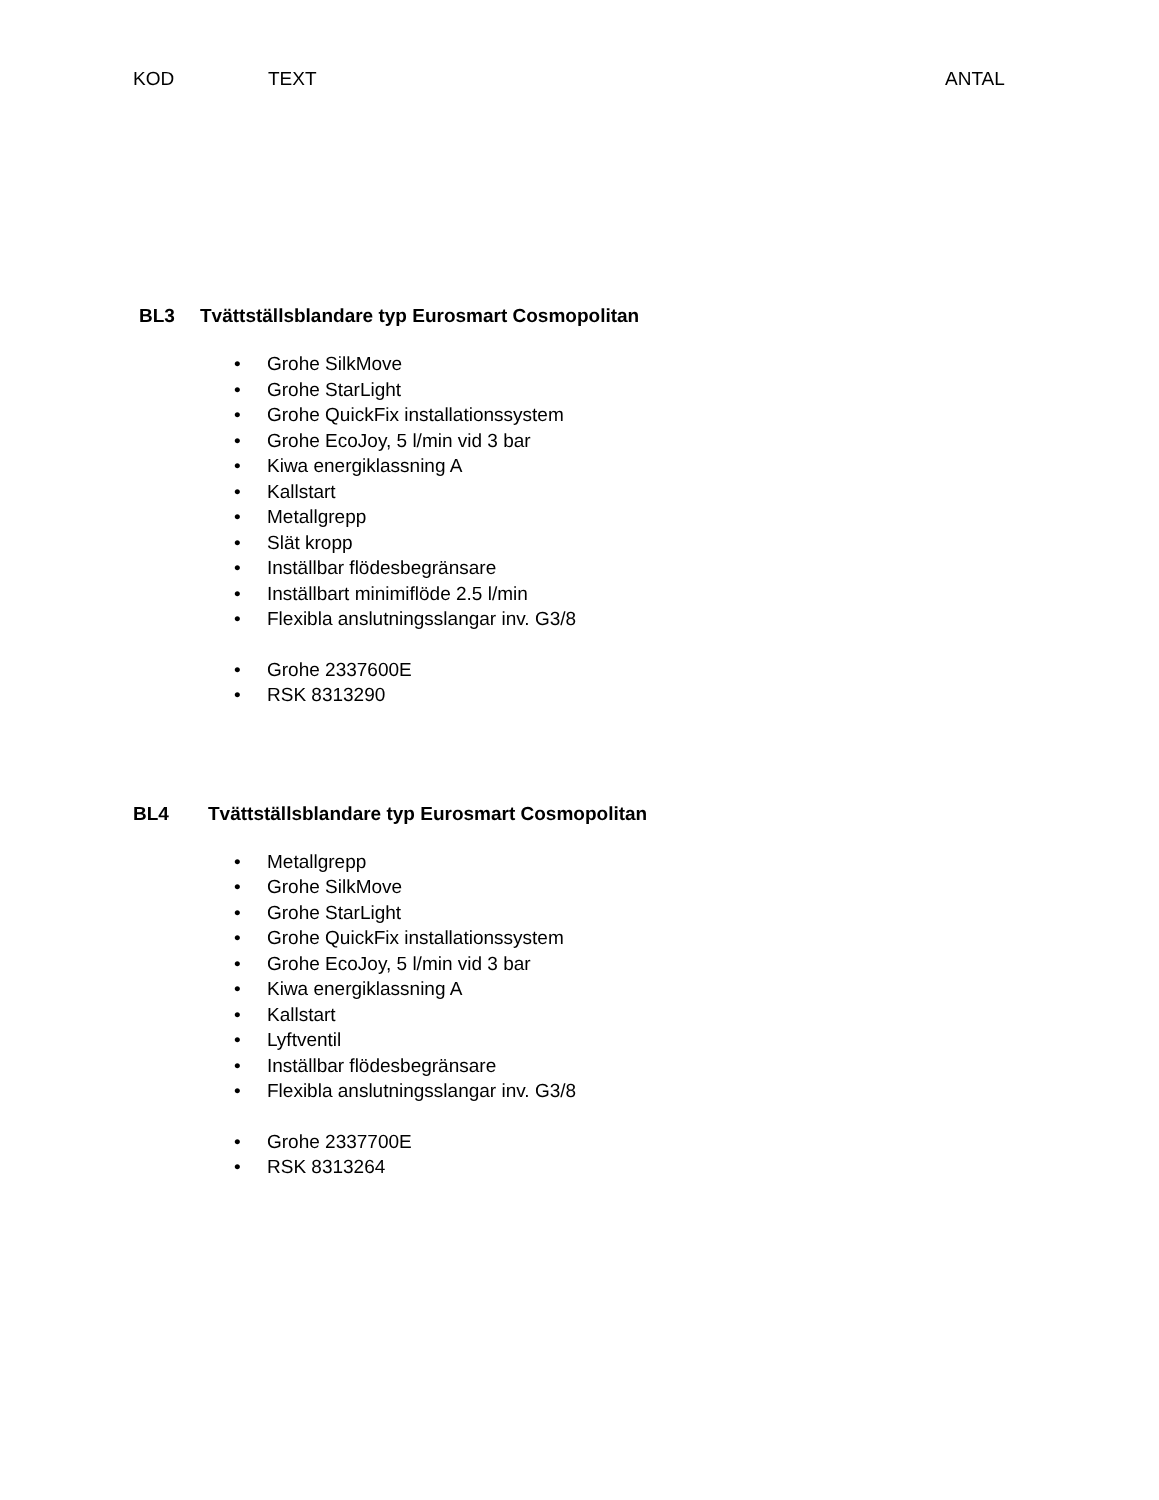KOD TEXT ANTAL
BL3 Tvättställsblandare typ Eurosmart Cosmopolitan
• Grohe SilkMove
• Grohe StarLight
• Grohe QuickFix installationssystem
• Grohe EcoJoy, 5 l/min vid 3 bar
• Kiwa energiklassning A
• Kallstart
• Metallgrepp
• Slät kropp
• Inställbar flödesbegränsare
• Inställbart minimiflöde 2.5 l/min
• Flexibla anslutningsslangar inv. G3/8
• Grohe 2337600E
• RSK 8313290
BL4 Tvättställsblandare typ Eurosmart Cosmopolitan
• Metallgrepp
• Grohe SilkMove
• Grohe StarLight
• Grohe QuickFix installationssystem
• Grohe EcoJoy, 5 l/min vid 3 bar
• Kiwa energiklassning A
• Kallstart
• Lyftventil
• Inställbar flödesbegränsare
• Flexibla anslutningsslangar inv. G3/8
• Grohe 2337700E
• RSK 8313264